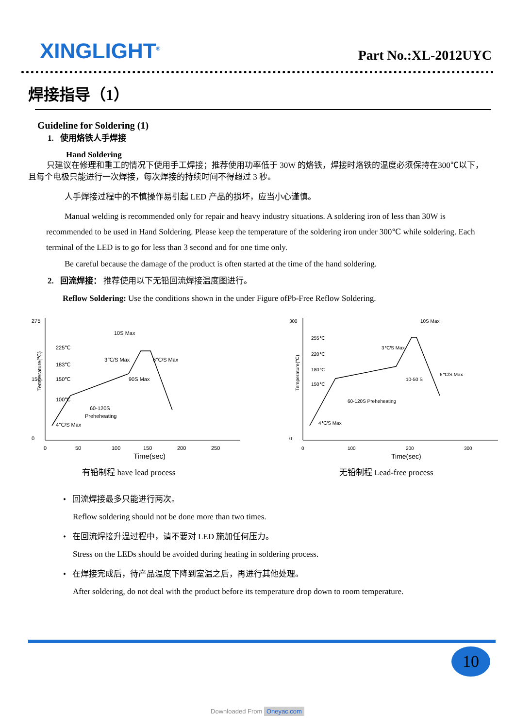XINGLIGHT<sup>®</sup>
Part No.:XL-2012UYC
焊接指导（1）
Guideline for Soldering (1)
1. 使用烙铁人手焊接
Hand Soldering
只建议在修理和重工的情况下使用手工焊接；推荐使用功率低于 30W 的烙铁，焊接时烙铁的温度必须保持在300℃以下，且每个电极只能进行一次焊接，每次焊接的持续时间不得超过 3 秒。
人手焊接过程中的不慎操作易引起 LED 产品的损坏，应当小心谨慎。
Manual welding is recommended only for repair and heavy industry situations. A soldering iron of less than 30W is recommended to be used in Hand Soldering. Please keep the temperature of the soldering iron under 300℃ while soldering. Each terminal of the LED is to go for less than 3 second and for one time only.
Be careful because the damage of the product is often started at the time of the hand soldering.
2. 回流焊接： 推荐使用以下无铅回流焊接温度图进行。
Reflow Soldering: Use the conditions shown in the under Figure ofPb-Free Reflow Soldering.
Temperature(℃)
225℃
183℃
150℃
100℃
10S Max
3℃/S Max
6℃/S Max
90S Max
60-120S
Preheheating
4℃/S Max
275
150
0
0
50
100
150
200
250
Time(sec)
有铅制程 have lead process
Temperature(℃)
255℃
220℃
180℃
150℃
10S Max
3℃/S Max
6℃/S Max
10-50 S
60-120S Preheheating
4℃/S Max
300
0
0
100
200
300
Time(sec)
无铅制程 Lead-free process
• 回流焊接最多只能进行两次。
Reflow soldering should not be done more than two times.
• 在回流焊接升温过程中，请不要对 LED 施加任何压力。
Stress on the LEDs should be avoided during heating in soldering process.
• 在焊接完成后，待产品温度下降到室温之后，再进行其他处理。
After soldering, do not deal with the product before its temperature drop down to room temperature.
10
Downloaded From Oneyac.com